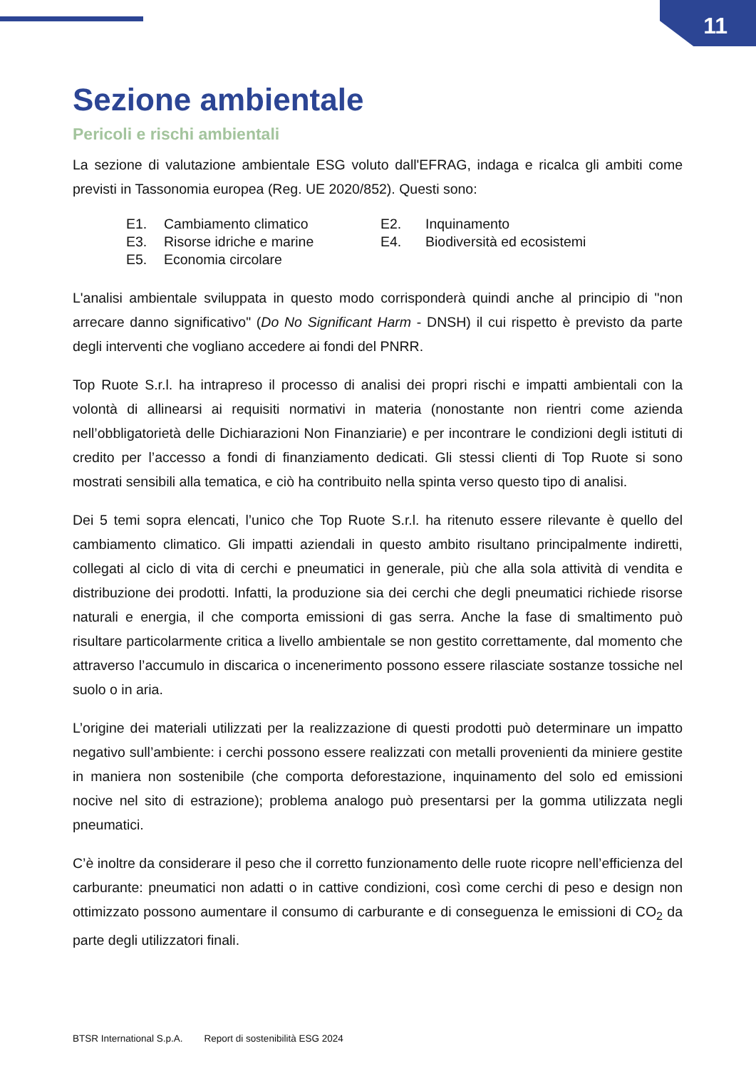11
Sezione ambientale
Pericoli e rischi ambientali
La sezione di valutazione ambientale ESG voluto dall'EFRAG, indaga e ricalca gli ambiti come previsti in Tassonomia europea (Reg. UE 2020/852). Questi sono:
| E1. | Cambiamento climatico | E2. | Inquinamento |
| E3. | Risorse idriche e marine | E4. | Biodiversità ed ecosistemi |
| E5. | Economia circolare | | |
L'analisi ambientale sviluppata in questo modo corrisponderà quindi anche al principio di "non arrecare danno significativo" (Do No Significant Harm - DNSH) il cui rispetto è previsto da parte degli interventi che vogliano accedere ai fondi del PNRR.
Top Ruote S.r.l. ha intrapreso il processo di analisi dei propri rischi e impatti ambientali con la volontà di allinearsi ai requisiti normativi in materia (nonostante non rientri come azienda nell’obbligatorietà delle Dichiarazioni Non Finanziarie) e per incontrare le condizioni degli istituti di credito per l’accesso a fondi di finanziamento dedicati. Gli stessi clienti di Top Ruote si sono mostrati sensibili alla tematica, e ciò ha contribuito nella spinta verso questo tipo di analisi.
Dei 5 temi sopra elencati, l’unico che Top Ruote S.r.l. ha ritenuto essere rilevante è quello del cambiamento climatico. Gli impatti aziendali in questo ambito risultano principalmente indiretti, collegati al ciclo di vita di cerchi e pneumatici in generale, più che alla sola attività di vendita e distribuzione dei prodotti. Infatti, la produzione sia dei cerchi che degli pneumatici richiede risorse naturali e energia, il che comporta emissioni di gas serra. Anche la fase di smaltimento può risultare particolarmente critica a livello ambientale se non gestito correttamente, dal momento che attraverso l’accumulo in discarica o incenerimento possono essere rilasciate sostanze tossiche nel suolo o in aria.
L’origine dei materiali utilizzati per la realizzazione di questi prodotti può determinare un impatto negativo sull’ambiente: i cerchi possono essere realizzati con metalli provenienti da miniere gestite in maniera non sostenibile (che comporta deforestazione, inquinamento del solo ed emissioni nocive nel sito di estrazione); problema analogo può presentarsi per la gomma utilizzata negli pneumatici.
C’è inoltre da considerare il peso che il corretto funzionamento delle ruote ricopre nell’efficienza del carburante: pneumatici non adatti o in cattive condizioni, così come cerchi di peso e design non ottimizzato possono aumentare il consumo di carburante e di conseguenza le emissioni di CO<sub>2</sub> da parte degli utilizzatori finali.
BTSR International S.p.A. Report di sostenibilità ESG 2024